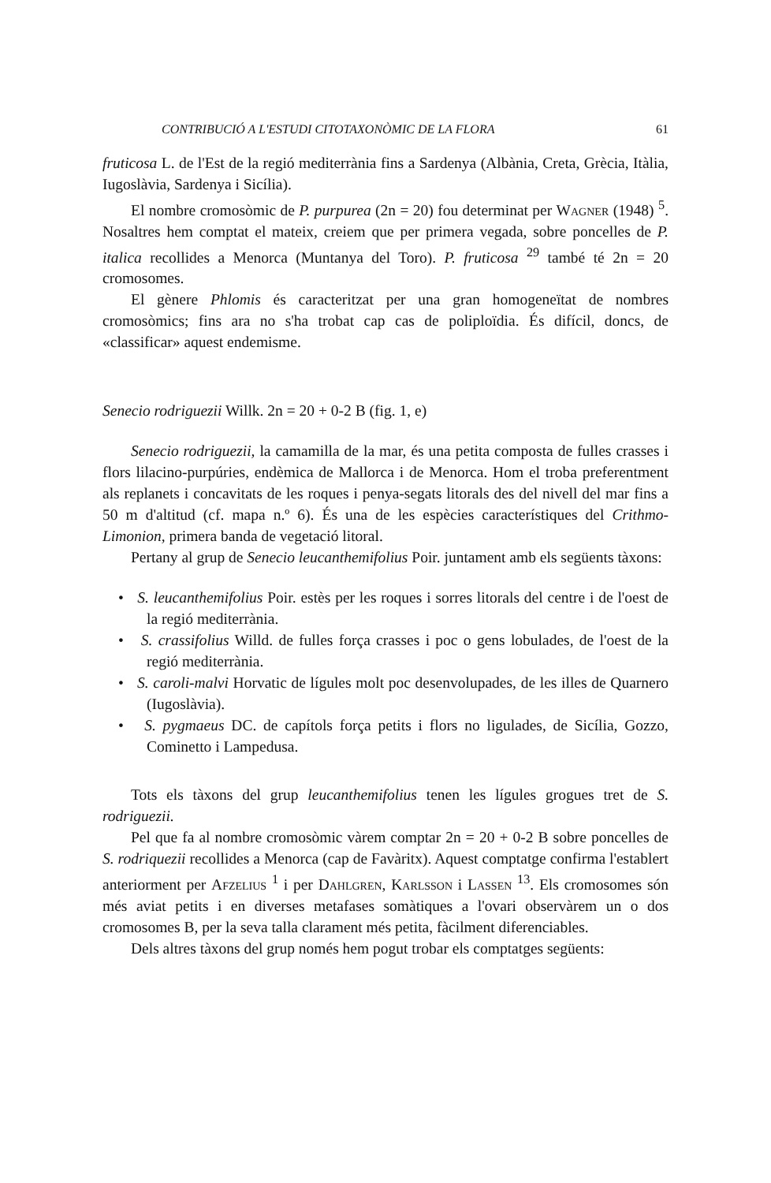CONTRIBUCIÓ A L'ESTUDI CITOTAXONÒMIC DE LA FLORA 61
fruticosa L. de l'Est de la regió mediterrània fins a Sardenya (Albània, Creta, Grècia, Itàlia, Iugoslàvia, Sardenya i Sicília).
El nombre cromosòmic de P. purpurea (2n = 20) fou determinat per Wagner (1948) <sup>5</sup>. Nosaltres hem comptat el mateix, creiem que per primera vegada, sobre poncelles de P. italica recollides a Menorca (Muntanya del Toro). P. fruticosa <sup>29</sup> també té 2n = 20 cromosomes.
El gènere Phlomis és caracteritzat per una gran homogeneïtat de nombres cromosòmics; fins ara no s'ha trobat cap cas de poliploïdia. És difícil, doncs, de «classificar» aquest endemisme.
Senecio rodriguezii Willk. 2n = 20 + 0-2 B (fig. 1, e)
Senecio rodriguezii, la camamilla de la mar, és una petita composta de fulles crasses i flors lilacino-purpúries, endèmica de Mallorca i de Menorca. Hom el troba preferentment als replanets i concavitats de les roques i penya-segats litorals des del nivell del mar fins a 50 m d'altitud (cf. mapa n.º 6). És una de les espècies característiques del Crithmo-Limonion, primera banda de vegetació litoral.
Pertany al grup de Senecio leucanthemifolius Poir. juntament amb els següents tàxons:
• S. leucanthemifolius Poir. estès per les roques i sorres litorals del centre i de l'oest de la regió mediterrània.
• S. crassifolius Willd. de fulles força crasses i poc o gens lobulades, de l'oest de la regió mediterrània.
• S. caroli-malvi Horvatic de lígules molt poc desenvolupades, de les illes de Quarnero (Iugoslàvia).
• S. pygmaeus DC. de capítols força petits i flors no ligulades, de Sicília, Gozzo, Cominetto i Lampedusa.
Tots els tàxons del grup leucanthemifolius tenen les lígules grogues tret de S. rodriguezii.
Pel que fa al nombre cromosòmic vàrem comptar 2n = 20 + 0-2 B sobre poncelles de S. rodriquezii recollides a Menorca (cap de Favàritx). Aquest comptatge confirma l'establert anteriorment per Afzelius <sup>1</sup> i per Dahlgren, Karlsson i Lassen <sup>13</sup>. Els cromosomes són més aviat petits i en diverses metafases somàtiques a l'ovari observàrem un o dos cromosomes B, per la seva talla clarament més petita, fàcilment diferenciables.
Dels altres tàxons del grup només hem pogut trobar els comptatges següents: